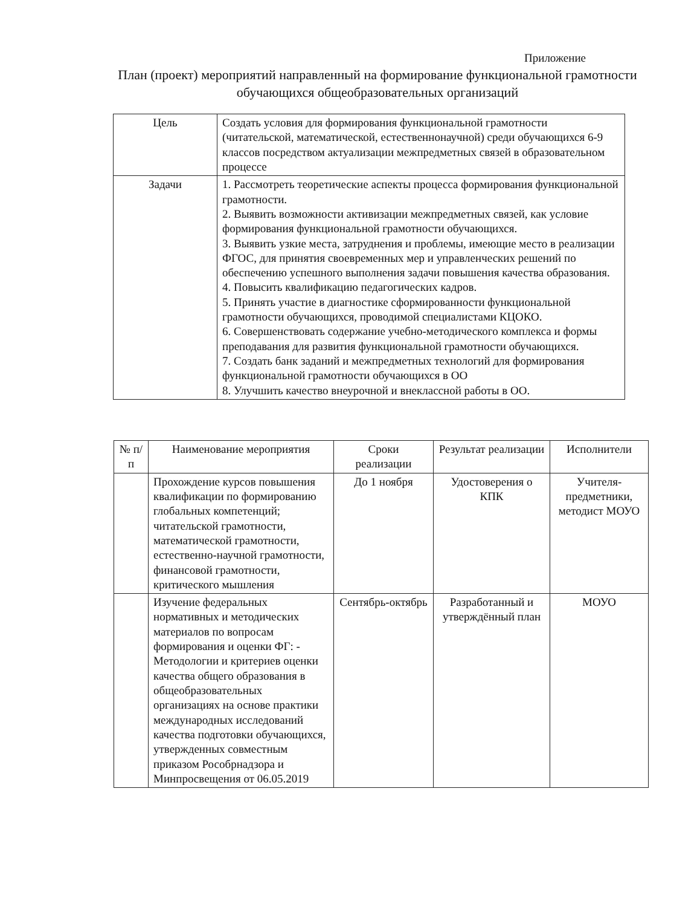Приложение
План (проект) мероприятий направленный на формирование функциональной грамотности обучающихся общеобразовательных организаций
| Цель | Создать условия для формирования функциональной грамотности (читательской, математической, естественнонаучной) среди обучающихся 6-9 классов посредством актуализации межпредметных связей в образовательном процессе |
| Задачи | 1. Рассмотреть теоретические аспекты процесса формирования функциональной грамотности. 2. Выявить возможности активизации межпредметных связей, как условие формирования функциональной грамотности обучающихся. 3. Выявить узкие места, затруднения и проблемы, имеющие место в реализации ФГОС, для принятия своевременных мер и управленческих решений по обеспечению успешного выполнения задачи повышения качества образования. 4. Повысить квалификацию педагогических кадров. 5. Принять участие в диагностике сформированности функциональной грамотности обучающихся, проводимой специалистами КЦОКО. 6. Совершенствовать содержание учебно-методического комплекса и формы преподавания для развития функциональной грамотности обучающихся. 7. Создать банк заданий и межпредметных технологий для формирования функциональной грамотности обучающихся в ОО 8. Улучшить качество внеурочной и внеклассной работы в ОО. |
| № п/п | Наименование мероприятия | Сроки реализации | Результат реализации | Исполнители |
| --- | --- | --- | --- | --- |
| | Прохождение курсов повышения квалификации по формированию глобальных компетенций; читательской грамотности, математической грамотности, естественно-научной грамотности, финансовой грамотности, критического мышления | До 1 ноября | Удостоверения о КПК | Учителя-предметники, методист МОУО |
| | Изучение федеральных нормативных и методических материалов по вопросам формирования и оценки ФГ: - Методологии и критериев оценки качества общего образования в общеобразовательных организациях на основе практики международных исследований качества подготовки обучающихся, утвержденных совместным приказом Рособрнадзора и Минпросвещения от 06.05.2019 | Сентябрь-октябрь | Разработанный и утверждённый план | МОУО |